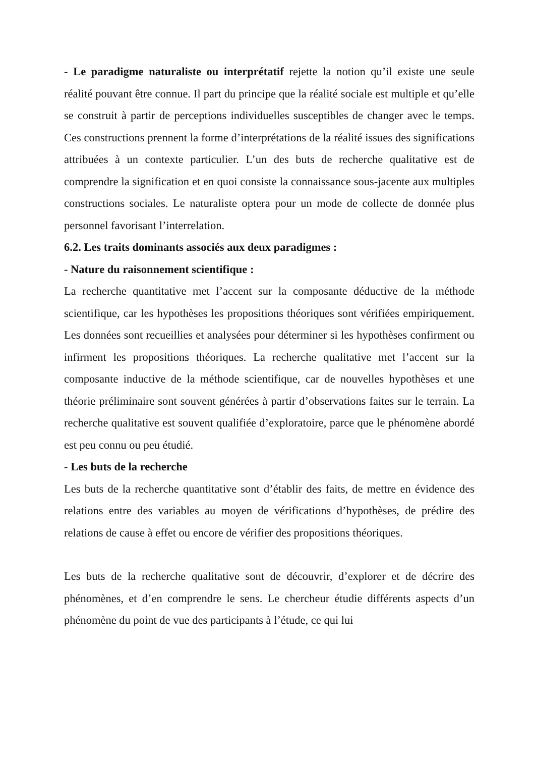- Le paradigme naturaliste ou interprétatif rejette la notion qu’il existe une seule réalité pouvant être connue. Il part du principe que la réalité sociale est multiple et qu’elle se construit à partir de perceptions individuelles susceptibles de changer avec le temps. Ces constructions prennent la forme d’interprétations de la réalité issues des significations attribuées à un contexte particulier. L’un des buts de recherche qualitative est de comprendre la signification et en quoi consiste la connaissance sous-jacente aux multiples constructions sociales. Le naturaliste optera pour un mode de collecte de donnée plus personnel favorisant l’interrelation.
6.2. Les traits dominants associés aux deux paradigmes :
- Nature du raisonnement scientifique :
La recherche quantitative met l’accent sur la composante déductive de la méthode scientifique, car les hypothèses les propositions théoriques sont vérifiées empiriquement. Les données sont recueillies et analysées pour déterminer si les hypothèses confirment ou infirment les propositions théoriques. La recherche qualitative met l’accent sur la composante inductive de la méthode scientifique, car de nouvelles hypothèses et une théorie préliminaire sont souvent générées à partir d’observations faites sur le terrain. La recherche qualitative est souvent qualifiée d’exploratoire, parce que le phénomène abordé est peu connu ou peu étudié.
- Les buts de la recherche
Les buts de la recherche quantitative sont d’établir des faits, de mettre en évidence des relations entre des variables au moyen de vérifications d’hypothèses, de prédire des relations de cause à effet ou encore de vérifier des propositions théoriques.
Les buts de la recherche qualitative sont de découvrir, d’explorer et de décrire des phénomènes, et d’en comprendre le sens. Le chercheur étudie différents aspects d’un phénomène du point de vue des participants à l’étude, ce qui lui